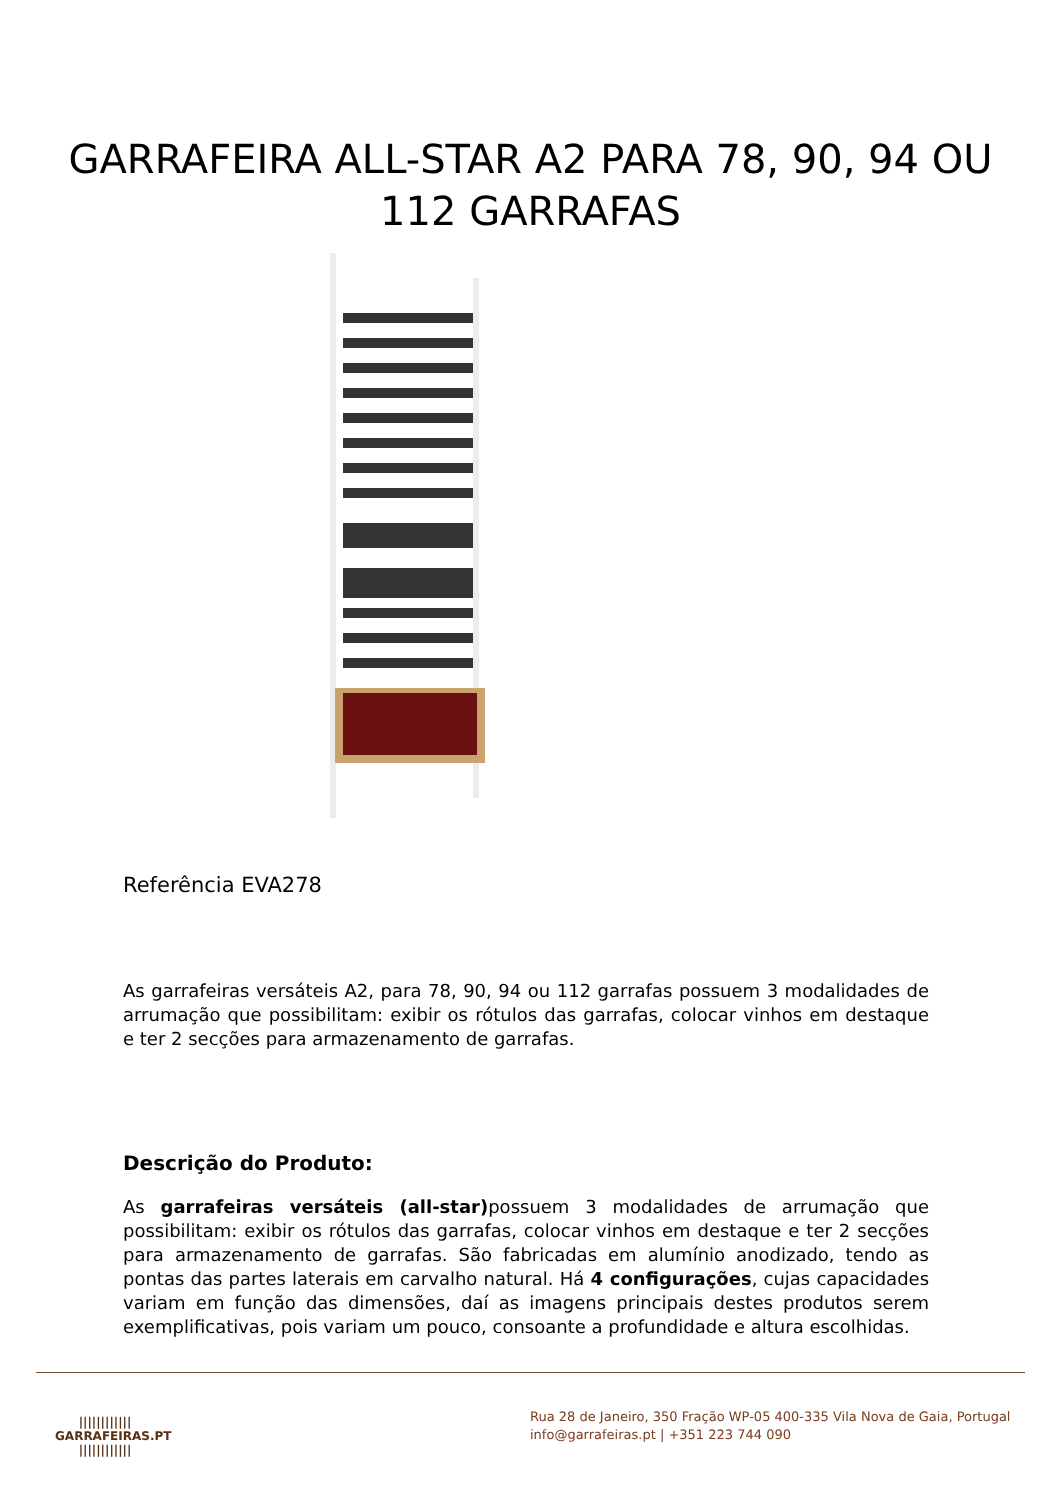GARRAFEIRA ALL-STAR A2 PARA 78, 90, 94 OU 112 GARRAFAS
Referência EVA278
As garrafeiras versáteis A2, para 78, 90, 94 ou 112 garrafas possuem 3 modalidades de arrumação que possibilitam: exibir os rótulos das garrafas, colocar vinhos em destaque e ter 2 secções para armazenamento de garrafas.
Descrição do Produto:
As garrafeiras versáteis (all-star) possuem 3 modalidades de arrumação que possibilitam: exibir os rótulos das garrafas, colocar vinhos em destaque e ter 2 secções para armazenamento de garrafas. São fabricadas em alumínio anodizado, tendo as pontas das partes laterais em carvalho natural. Há 4 configurações, cujas capacidades variam em função das dimensões, daí as imagens principais destes produtos serem exemplificativas, pois variam um pouco, consoante a profundidade e altura escolhidas.
||||||||||||
GARRAFEIRAS.PT
||||||||||||
Rua 28 de Janeiro, 350 Fração WP-05 400-335 Vila Nova de Gaia, Portugal
info@garrafeiras.pt | +351 223 744 090